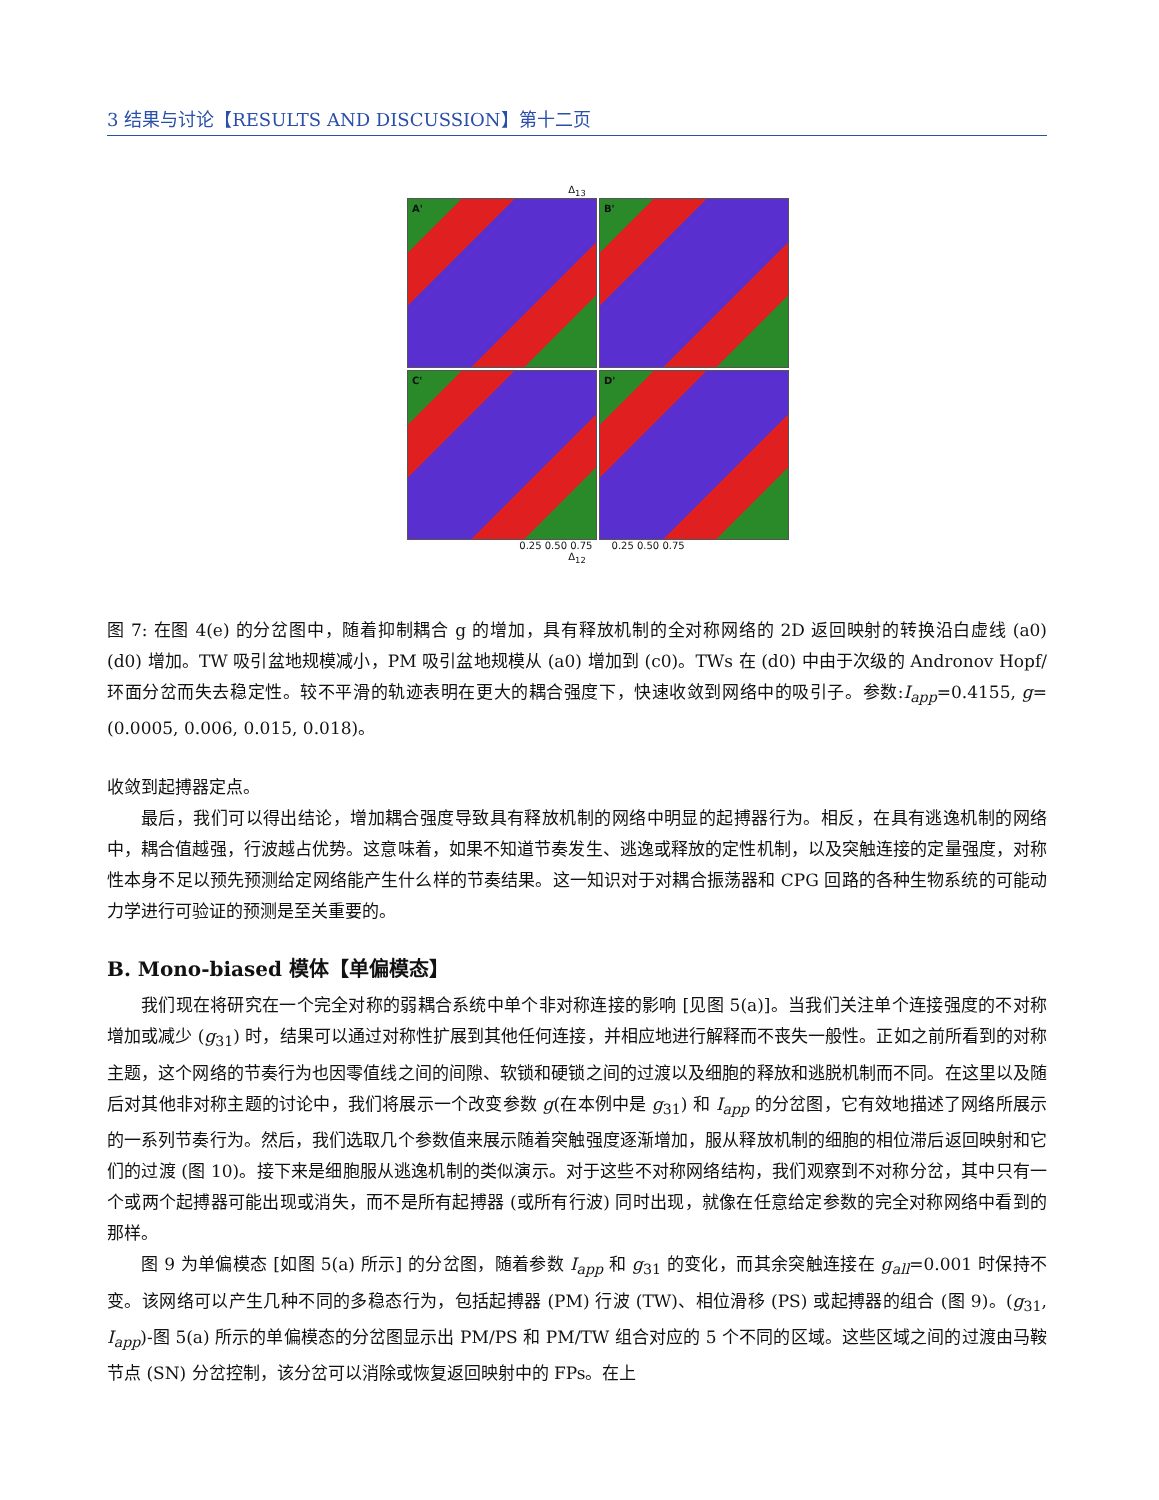3 结果与讨论【RESULTS AND DISCUSSION】第十二页
Δ<sub>13</sub>
A'
B'
C'
D'
0.25 0.50 0.75 0.25 0.50 0.75
Δ<sub>12</sub>
图 7: 在图 4(e) 的分岔图中，随着抑制耦合 g 的增加，具有释放机制的全对称网络的 2D 返回映射的转换沿白虚线 (a0) (d0) 增加。TW 吸引盆地规模减小，PM 吸引盆地规模从 (a0) 增加到 (c0)。TWs 在 (d0) 中由于次级的 Andronov Hopf/环面分岔而失去稳定性。较不平滑的轨迹表明在更大的耦合强度下，快速收敛到网络中的吸引子。参数:I<sub>app</sub>=0.4155, g=(0.0005, 0.006, 0.015, 0.018)。
收敛到起搏器定点。
最后，我们可以得出结论，增加耦合强度导致具有释放机制的网络中明显的起搏器行为。相反，在具有逃逸机制的网络中，耦合值越强，行波越占优势。这意味着，如果不知道节奏发生、逃逸或释放的定性机制，以及突触连接的定量强度，对称性本身不足以预先预测给定网络能产生什么样的节奏结果。这一知识对于对耦合振荡器和 CPG 回路的各种生物系统的可能动力学进行可验证的预测是至关重要的。
B. Mono-biased 模体【单偏模态】
我们现在将研究在一个完全对称的弱耦合系统中单个非对称连接的影响 [见图 5(a)]。当我们关注单个连接强度的不对称增加或减少 (g<sub>31</sub>) 时，结果可以通过对称性扩展到其他任何连接，并相应地进行解释而不丧失一般性。正如之前所看到的对称主题，这个网络的节奏行为也因零值线之间的间隙、软锁和硬锁之间的过渡以及细胞的释放和逃脱机制而不同。在这里以及随后对其他非对称主题的讨论中，我们将展示一个改变参数 g(在本例中是 g<sub>31</sub>) 和 I<sub>app</sub> 的分岔图，它有效地描述了网络所展示的一系列节奏行为。然后，我们选取几个参数值来展示随着突触强度逐渐增加，服从释放机制的细胞的相位滞后返回映射和它们的过渡 (图 10)。接下来是细胞服从逃逸机制的类似演示。对于这些不对称网络结构，我们观察到不对称分岔，其中只有一个或两个起搏器可能出现或消失，而不是所有起搏器 (或所有行波) 同时出现，就像在任意给定参数的完全对称网络中看到的那样。
图 9 为单偏模态 [如图 5(a) 所示] 的分岔图，随着参数 I<sub>app</sub> 和 g<sub>31</sub> 的变化，而其余突触连接在 g<sub>all</sub>=0.001 时保持不变。该网络可以产生几种不同的多稳态行为，包括起搏器 (PM) 行波 (TW)、相位滑移 (PS) 或起搏器的组合 (图 9)。(g<sub>31</sub>, I<sub>app</sub>)-图 5(a) 所示的单偏模态的分岔图显示出 PM/PS 和 PM/TW 组合对应的 5 个不同的区域。这些区域之间的过渡由马鞍节点 (SN) 分岔控制，该分岔可以消除或恢复返回映射中的 FPs。在上